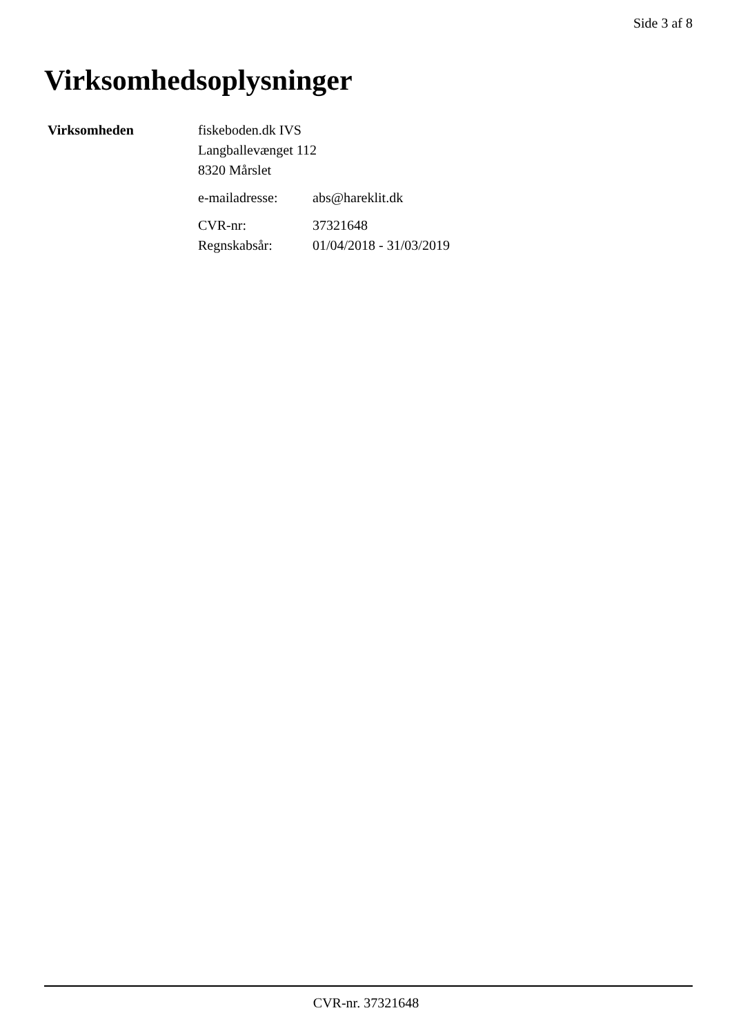Side 3 af 8
Virksomhedsoplysninger
Virksomheden fiskeboden.dk IVS
Langballevænget 112
8320 Mårslet
e-mailadresse:
abs@hareklit.dk
CVR-nr: 37321648
Regnskabsår: 01/04/2018 - 31/03/2019
CVR-nr. 37321648